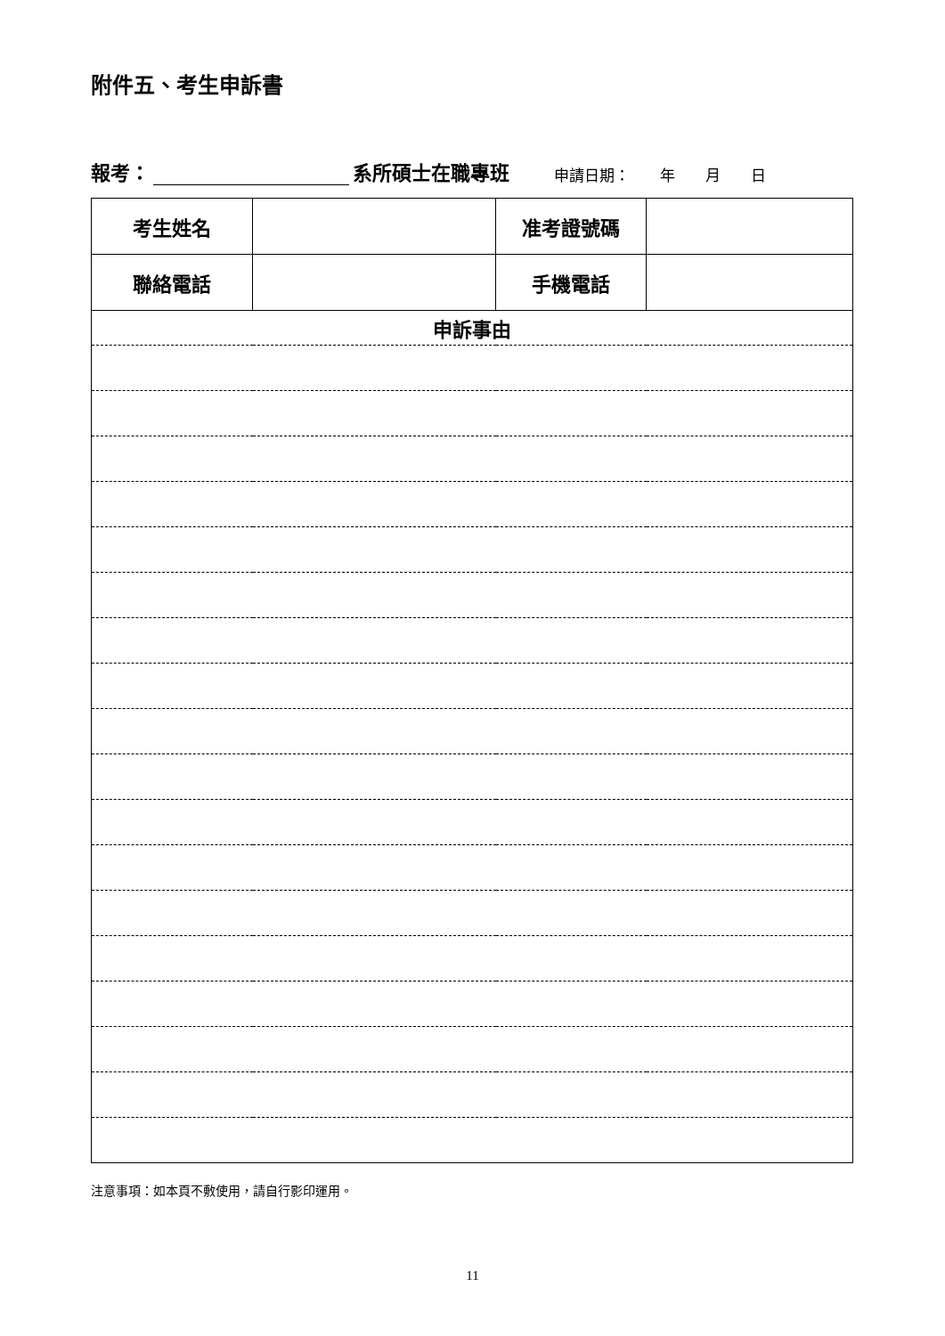附件五、考生申訴書
報考： 系所碩士在職專班 申請日期：　　年　　月　　日
| 考生姓名 | | 准考證號碼 | |
| 聯絡電話 | | 手機電話 | |
| 申訴事由 | | | |
注意事項：如本頁不敷使用，請自行影印運用。
11